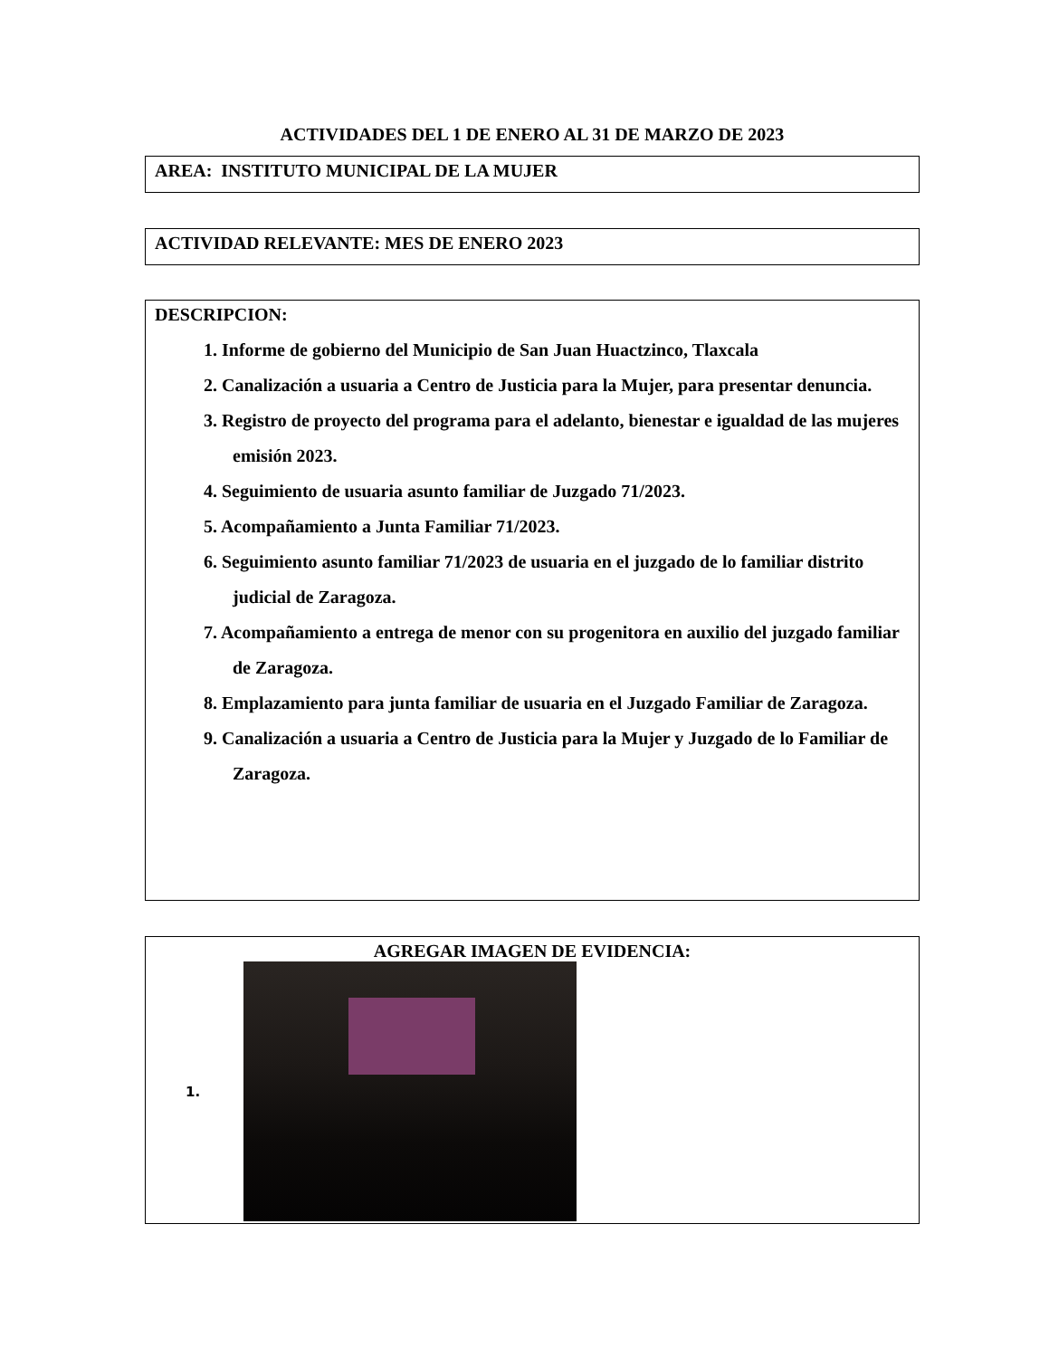ACTIVIDADES DEL 1 DE ENERO AL 31 DE MARZO DE 2023
AREA: INSTITUTO MUNICIPAL DE LA MUJER
ACTIVIDAD RELEVANTE: MES DE ENERO 2023
DESCRIPCION:
1. Informe de gobierno del Municipio de San Juan Huactzinco, Tlaxcala
2. Canalización a usuaria a Centro de Justicia para la Mujer, para presentar denuncia.
3. Registro de proyecto del programa para el adelanto, bienestar e igualdad de las mujeres emisión 2023.
4. Seguimiento de usuaria asunto familiar de Juzgado 71/2023.
5. Acompañamiento a Junta Familiar 71/2023.
6. Seguimiento asunto familiar 71/2023 de usuaria en el juzgado de lo familiar distrito judicial de Zaragoza.
7. Acompañamiento a entrega de menor con su progenitora en auxilio del juzgado familiar de Zaragoza.
8. Emplazamiento para junta familiar de usuaria en el Juzgado Familiar de Zaragoza.
9. Canalización a usuaria a Centro de Justicia para la Mujer y Juzgado de lo Familiar de Zaragoza.
AGREGAR IMAGEN DE EVIDENCIA:
1.